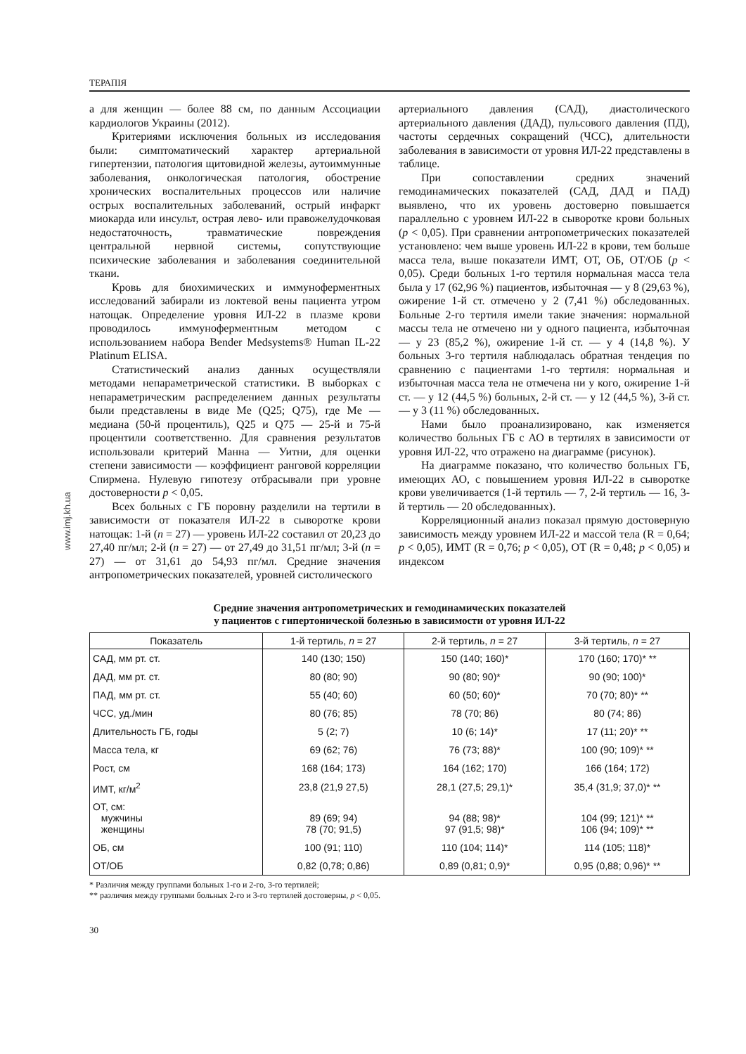ТЕРАПІЯ
www.imj.kh.ua
а для женщин — более 88 см, по данным Ассоциации кардиологов Украины (2012).
Критериями исключения больных из исследования были: симптоматический характер артериальной гипертензии, патология щитовидной железы, аутоиммунные заболевания, онкологическая патология, обострение хронических воспалительных процессов или наличие острых воспалительных заболеваний, острый инфаркт миокарда или инсульт, острая лево- или правожелудочковая недостаточность, травматические повреждения центральной нервной системы, сопутствующие психические заболевания и заболевания соединительной ткани.
Кровь для биохимических и иммуноферментных исследований забирали из локтевой вены пациента утром натощак. Определение уровня ИЛ-22 в плазме крови проводилось иммуноферментным методом с использованием набора Bender Medsystems® Human IL-22 Platinum ELISA.
Статистический анализ данных осуществляли методами непараметрической статистики. В выборках с непараметрическим распределением данных результаты были представлены в виде Me (Q25; Q75), где Me — медиана (50-й процентиль), Q25 и Q75 — 25-й и 75-й процентили соответственно. Для сравнения результатов использовали критерий Манна — Уитни, для оценки степени зависимости — коэффициент ранговой корреляции Спирмена. Нулевую гипотезу отбрасывали при уровне достоверности p < 0,05.
Всех больных с ГБ поровну разделили на тертили в зависимости от показателя ИЛ-22 в сыворотке крови натощак: 1-й (n = 27) — уровень ИЛ-22 составил от 20,23 до 27,40 пг/мл; 2-й (n = 27) — от 27,49 до 31,51 пг/мл; 3-й (n = 27) — от 31,61 до 54,93 пг/мл. Средние значения антропометрических показателей, уровней систолического
артериального давления (САД), диастолического артериального давления (ДАД), пульсового давления (ПД), частоты сердечных сокращений (ЧСС), длительности заболевания в зависимости от уровня ИЛ-22 представлены в таблице.
При сопоставлении средних значений гемодинамических показателей (САД, ДАД и ПАД) выявлено, что их уровень достоверно повышается параллельно с уровнем ИЛ-22 в сыворотке крови больных (p < 0,05). При сравнении антропометрических показателей установлено: чем выше уровень ИЛ-22 в крови, тем больше масса тела, выше показатели ИМТ, ОТ, ОБ, ОТ/ОБ (p < 0,05). Среди больных 1-го тертиля нормальная масса тела была у 17 (62,96 %) пациентов, избыточная — у 8 (29,63 %), ожирение 1-й ст. отмечено у 2 (7,41 %) обследованных. Больные 2-го тертиля имели такие значения: нормальной массы тела не отмечено ни у одного пациента, избыточная — у 23 (85,2 %), ожирение 1-й ст. — у 4 (14,8 %). У больных 3-го тертиля наблюдалась обратная тендеция по сравнению с пациентами 1-го тертиля: нормальная и избыточная масса тела не отмечена ни у кого, ожирение 1-й ст. — у 12 (44,5 %) больных, 2-й ст. — у 12 (44,5 %), 3-й ст. — у 3 (11 %) обследованных.
Нами было проанализировано, как изменяется количество больных ГБ с АО в тертилях в зависимости от уровня ИЛ-22, что отражено на диаграмме (рисунок).
На диаграмме показано, что количество больных ГБ, имеющих АО, с повышением уровня ИЛ-22 в сыворотке крови увеличивается (1-й тертиль — 7, 2-й тертиль — 16, 3-й тертиль — 20 обследованных).
Корреляционный анализ показал прямую достоверную зависимость между уровнем ИЛ-22 и массой тела (R = 0,64; p < 0,05), ИМТ (R = 0,76; p < 0,05), ОТ (R = 0,48; p < 0,05) и индексом
Средние значения антропометрических и гемодинамических показателей
у пациентов с гипертонической болезнью в зависимости от уровня ИЛ-22
| Показатель | 1-й тертиль, n = 27 | 2-й тертиль, n = 27 | 3-й тертиль, n = 27 |
| --- | --- | --- | --- |
| САД, мм рт. ст. | 140 (130; 150) | 150 (140; 160)* | 170 (160; 170)* ** |
| ДАД, мм рт. ст. | 80 (80; 90) | 90 (80; 90)* | 90 (90; 100)* |
| ПАД, мм рт. ст. | 55 (40; 60) | 60 (50; 60)* | 70 (70; 80)* ** |
| ЧСС, уд./мин | 80 (76; 85) | 78 (70; 86) | 80 (74; 86) |
| Длительность ГБ, годы | 5 (2; 7) | 10 (6; 14)* | 17 (11; 20)* ** |
| Масса тела, кг | 69 (62; 76) | 76 (73; 88)* | 100 (90; 109)* ** |
| Рост, см | 168 (164; 173) | 164 (162; 170) | 166 (164; 172) |
| ИМТ, кг/м<sup>2</sup> | 23,8 (21,9 27,5) | 28,1 (27,5; 29,1)* | 35,4 (31,9; 37,0)* ** |
| ОТ, см: мужчины женщины | 89 (69; 94) 78 (70; 91,5) | 94 (88; 98)* 97 (91,5; 98)* | 104 (99; 121)* ** 106 (94; 109)* ** |
| ОБ, см | 100 (91; 110) | 110 (104; 114)* | 114 (105; 118)* |
| ОТ/ОБ | 0,82 (0,78; 0,86) | 0,89 (0,81; 0,9)* | 0,95 (0,88; 0,96)* ** |
* Различия между группами больных 1-го и 2-го, 3-го тертилей;
** различия между группами больных 2-го и 3-го тертилей достоверны, p < 0,05.
30